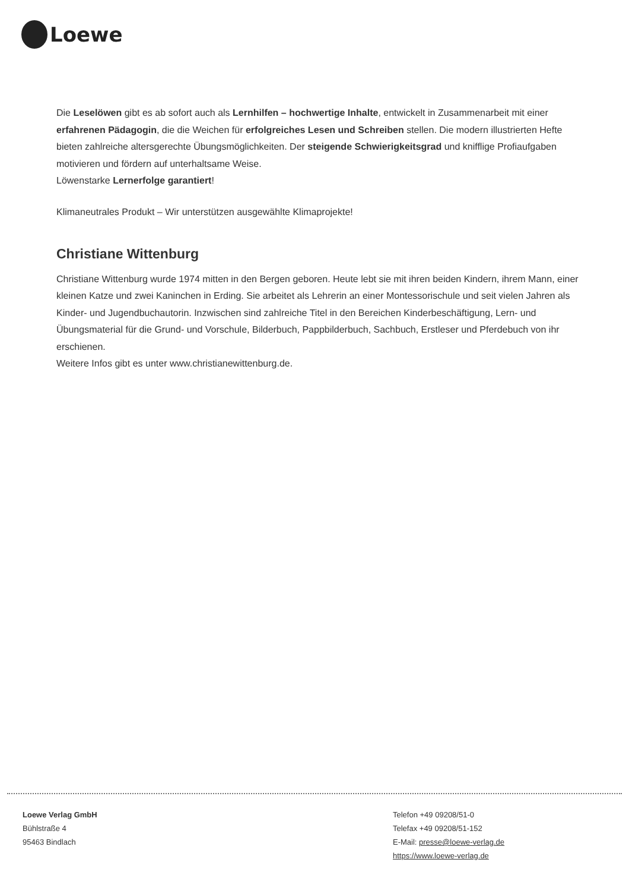Loewe
Die Leselöwen gibt es ab sofort auch als Lernhilfen – hochwertige Inhalte, entwickelt in Zusammenarbeit mit einer erfahrenen Pädagogin, die die Weichen für erfolgreiches Lesen und Schreiben stellen. Die modern illustrierten Hefte bieten zahlreiche altersgerechte Übungsmöglichkeiten. Der steigende Schwierigkeitsgrad und knifflige Profiaufgaben motivieren und fördern auf unterhaltsame Weise.
Löwenstarke Lernerfolge garantiert!
Klimaneutrales Produkt – Wir unterstützen ausgewählte Klimaprojekte!
Christiane Wittenburg
Christiane Wittenburg wurde 1974 mitten in den Bergen geboren. Heute lebt sie mit ihren beiden Kindern, ihrem Mann, einer kleinen Katze und zwei Kaninchen in Erding. Sie arbeitet als Lehrerin an einer Montessorischule und seit vielen Jahren als Kinder- und Jugendbuchautorin. Inzwischen sind zahlreiche Titel in den Bereichen Kinderbeschäftigung, Lern- und Übungsmaterial für die Grund- und Vorschule, Bilderbuch, Pappbilderbuch, Sachbuch, Erstleser und Pferdebuch von ihr erschienen.
Weitere Infos gibt es unter www.christianewittenburg.de.
Loewe Verlag GmbH
Bühlstraße 4
95463 Bindlach
Telefon +49 09208/51-0
Telefax +49 09208/51-152
E-Mail: presse@loewe-verlag.de
https://www.loewe-verlag.de